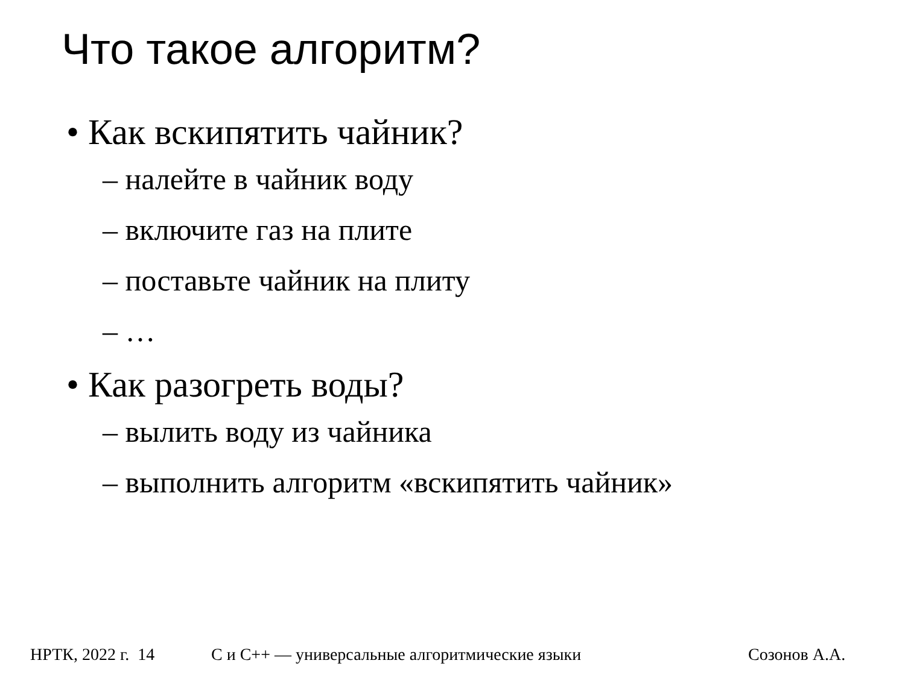Что такое алгоритм?
• Как вскипятить чайник?
– налейте в чайник воду
– включите газ на плите
– поставьте чайник на плиту
– …
• Как разогреть воды?
– вылить воду из чайника
– выполнить алгоритм «вскипятить чайник»
НРТК, 2022 г. 14 С и С++ — универсальные алгоритмические языки Созонов А.А.